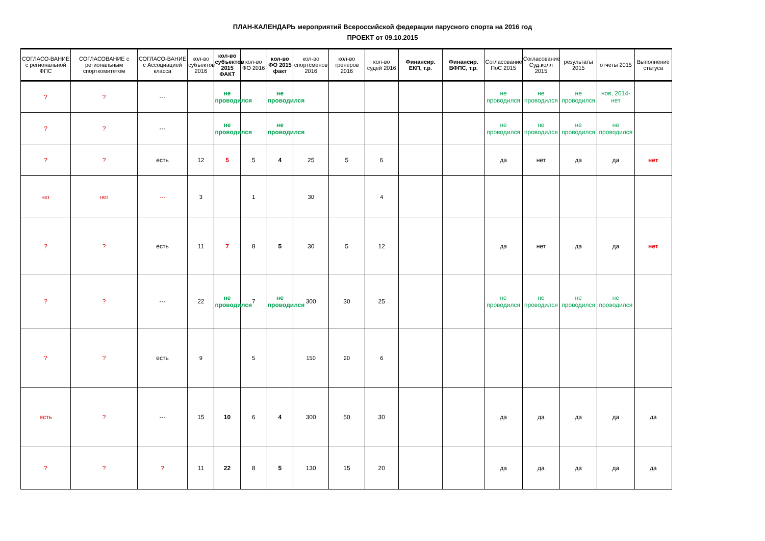ПЛАН-КАЛЕНДАРЬ мероприятий Всероссийской федерации парусного спорта на 2016 год
ПРОЕКТ от 09.10.2015
| СОГЛАСО-ВАНИЕ с региональной ФПС | СОГЛАСОВАНИЕ с региональным спорткомитетом | СОГЛАСО-ВАНИЕ с Ассоциацией класса | кол-во субъектов 2016 | кол-во субъектов 2015 ФАКТ | кол-во ФО 2016 | кол-во ФО 2015 факт | кол-во спортсменов 2016 | кол-во тренеров 2016 | кол-во судей 2016 | Финансир. ЕКП, т.р. | Финансир. ВФПС, т.р. | Согласование ПоС 2015 | Согласование Суд.колл 2015 | результаты 2015 | отчеты 2015 | Выполнение статуса |
| --- | --- | --- | --- | --- | --- | --- | --- | --- | --- | --- | --- | --- | --- | --- | --- | --- |
| ? | ? | --- | | не проводился | | не проводился | | | | | | не проводился | не проводился | не проводился | нов, 2014-нет | |
| ? | ? | --- | | не проводился | | не проводился | | | | | | не проводился | не проводился | не проводился | не проводился | |
| ? | ? | есть | 12 | 5 | 5 | 4 | 25 | 5 | 6 | | | да | нет | да | да | нет |
| нет | нет | --- | 3 | | 1 | | 30 | | 4 | | | | | | | |
| ? | ? | есть | 11 | 7 | 8 | 5 | 30 | 5 | 12 | | | да | нет | да | да | нет |
| ? | ? | --- | 22 | не проводился | 7 | не проводился | 300 | 30 | 25 | | | не проводился | не проводился | не проводился | не проводился | |
| ? | ? | есть | 9 | | 5 | | 150 | 20 | 6 | | | | | | | |
| есть | ? | --- | 15 | 10 | 6 | 4 | 300 | 50 | 30 | | | да | да | да | да | да |
| ? | ? | ? | 11 | 22 | 8 | 5 | 130 | 15 | 20 | | | да | да | да | да | да |